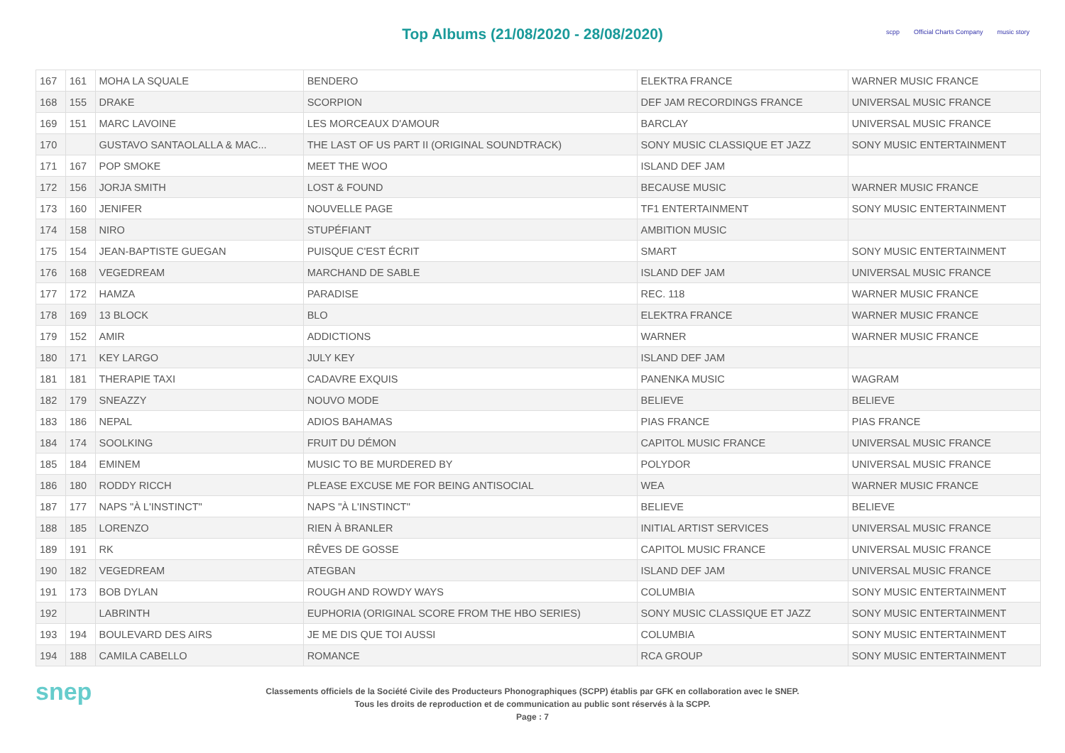Top Albums (21/08/2020 - 28/08/2020)
scpp Official Charts Company music story
| 167 | 161 | MOHA LA SQUALE | BENDERO | ELEKTRA FRANCE | WARNER MUSIC FRANCE |
| 168 | 155 | DRAKE | SCORPION | DEF JAM RECORDINGS FRANCE | UNIVERSAL MUSIC FRANCE |
| 169 | 151 | MARC LAVOINE | LES MORCEAUX D'AMOUR | BARCLAY | UNIVERSAL MUSIC FRANCE |
| 170 | | GUSTAVO SANTAOLALLA & MAC... | THE LAST OF US PART II (ORIGINAL SOUNDTRACK) | SONY MUSIC CLASSIQUE ET JAZZ | SONY MUSIC ENTERTAINMENT |
| 171 | 167 | POP SMOKE | MEET THE WOO | ISLAND DEF JAM | |
| 172 | 156 | JORJA SMITH | LOST & FOUND | BECAUSE MUSIC | WARNER MUSIC FRANCE |
| 173 | 160 | JENIFER | NOUVELLE PAGE | TF1 ENTERTAINMENT | SONY MUSIC ENTERTAINMENT |
| 174 | 158 | NIRO | STUPÉFIANT | AMBITION MUSIC | |
| 175 | 154 | JEAN-BAPTISTE GUEGAN | PUISQUE C'EST ÉCRIT | SMART | SONY MUSIC ENTERTAINMENT |
| 176 | 168 | VEGEDREAM | MARCHAND DE SABLE | ISLAND DEF JAM | UNIVERSAL MUSIC FRANCE |
| 177 | 172 | HAMZA | PARADISE | REC. 118 | WARNER MUSIC FRANCE |
| 178 | 169 | 13 BLOCK | BLO | ELEKTRA FRANCE | WARNER MUSIC FRANCE |
| 179 | 152 | AMIR | ADDICTIONS | WARNER | WARNER MUSIC FRANCE |
| 180 | 171 | KEY LARGO | JULY KEY | ISLAND DEF JAM | |
| 181 | 181 | THERAPIE TAXI | CADAVRE EXQUIS | PANENKA MUSIC | WAGRAM |
| 182 | 179 | SNEAZZY | NOUVO MODE | BELIEVE | BELIEVE |
| 183 | 186 | NEPAL | ADIOS BAHAMAS | PIAS FRANCE | PIAS FRANCE |
| 184 | 174 | SOOLKING | FRUIT DU DÉMON | CAPITOL MUSIC FRANCE | UNIVERSAL MUSIC FRANCE |
| 185 | 184 | EMINEM | MUSIC TO BE MURDERED BY | POLYDOR | UNIVERSAL MUSIC FRANCE |
| 186 | 180 | RODDY RICCH | PLEASE EXCUSE ME FOR BEING ANTISOCIAL | WEA | WARNER MUSIC FRANCE |
| 187 | 177 | NAPS "À L'INSTINCT" | NAPS "À L'INSTINCT" | BELIEVE | BELIEVE |
| 188 | 185 | LORENZO | RIEN À BRANLER | INITIAL ARTIST SERVICES | UNIVERSAL MUSIC FRANCE |
| 189 | 191 | RK | RÊVES DE GOSSE | CAPITOL MUSIC FRANCE | UNIVERSAL MUSIC FRANCE |
| 190 | 182 | VEGEDREAM | ATEGBAN | ISLAND DEF JAM | UNIVERSAL MUSIC FRANCE |
| 191 | 173 | BOB DYLAN | ROUGH AND ROWDY WAYS | COLUMBIA | SONY MUSIC ENTERTAINMENT |
| 192 | | LABRINTH | EUPHORIA (ORIGINAL SCORE FROM THE HBO SERIES) | SONY MUSIC CLASSIQUE ET JAZZ | SONY MUSIC ENTERTAINMENT |
| 193 | 194 | BOULEVARD DES AIRS | JE ME DIS QUE TOI AUSSI | COLUMBIA | SONY MUSIC ENTERTAINMENT |
| 194 | 188 | CAMILA CABELLO | ROMANCE | RCA GROUP | SONY MUSIC ENTERTAINMENT |
snep
Classements officiels de la Société Civile des Producteurs Phonographiques (SCPP) établis par GFK en collaboration avec le SNEP.
Tous les droits de reproduction et de communication au public sont réservés à la SCPP.
Page : 7